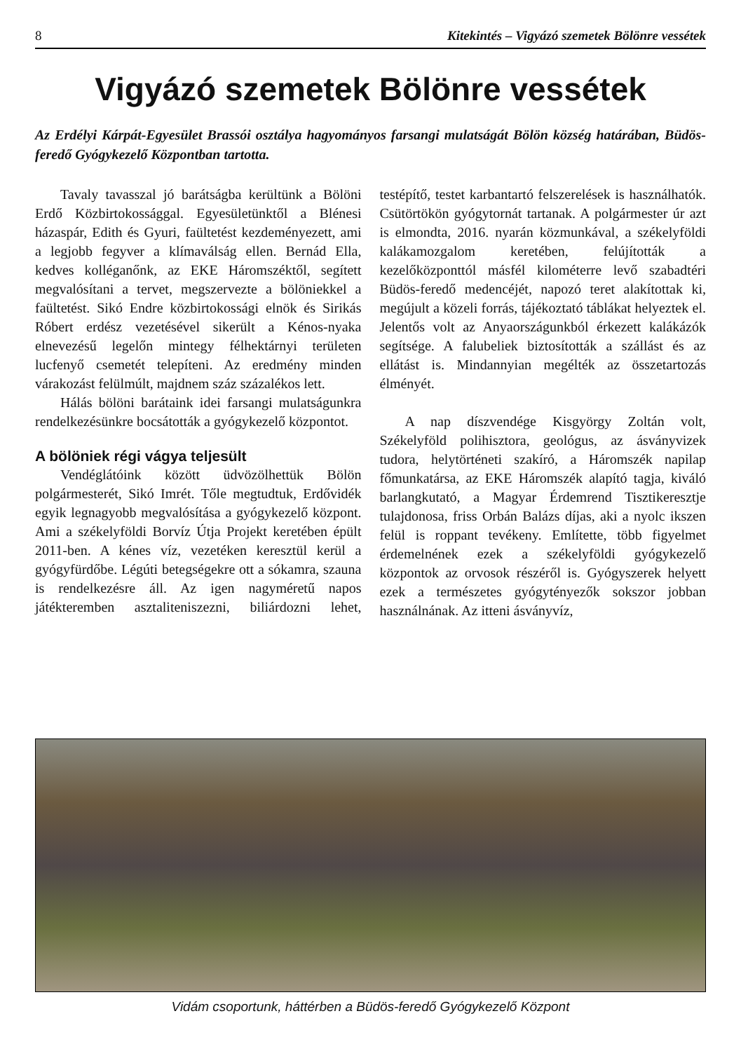8 Kitekintés – Vigyázó szemetek Bölönre vessétek
Vigyázó szemetek Bölönre vessétek
Az Erdélyi Kárpát-Egyesület Brassói osztálya hagyományos farsangi mulatságát Bölön község határában, Büdös-feredő Gyógykezelő Központban tartotta.
Tavaly tavasszal jó barátságba kerültünk a Bölöni Erdő Közbirtokossággal. Egyesületünktől a Blénesi házaspár, Edith és Gyuri, faültetést kezdeményezett, ami a legjobb fegyver a klímaválság ellen. Bernád Ella, kedves kolléganőnk, az EKE Háromszéktől, segített megvalósítani a tervet, megszervezte a bölöniekkel a faültetést. Sikó Endre közbirtokossági elnök és Sirikás Róbert erdész vezetésével sikerült a Kénos-nyaka elnevezésű legelőn mintegy félhektárnyi területen lucfenyő csemetét telepíteni. Az eredmény minden várakozást felülmúlt, majdnem száz százalékos lett.
Hálás bölöni barátaink idei farsangi mulatságunkra rendelkezésünkre bocsátották a gyógykezelő központot.
A bölöniek régi vágya teljesült
Vendéglátóink között üdvözölhettük Bölön polgármesterét, Sikó Imrét. Tőle megtudtuk, Erdővidék egyik legnagyobb megvalósítása a gyógykezelő központ. Ami a székelyföldi Borvíz Útja Projekt keretében épült 2011-ben. A kénes víz, vezetéken keresztül kerül a gyógyfürdőbe. Légúti betegségekre ott a sókamra, szauna is rendelkezésre áll. Az igen nagyméretű napos játékteremben asztaliteniszezni, biliárdozni lehet, testépítő, testet karbantartó felszerelések is használhatók. Csütörtökön gyógytornát tartanak. A polgármester úr azt is elmondta, 2016. nyarán közmunkával, a székelyföldi kalákamozgalom keretében, felújították a kezelőközponttól másfél kilométerre levő szabadtéri Büdös-feredő medencéjét, napozó teret alakítottak ki, megújult a közeli forrás, tájékoztató táblákat helyeztek el. Jelentős volt az Anyaországunkból érkezett kalákázók segítsége. A falubeliek biztosították a szállást és az ellátást is. Mindannyian megélték az összetartozás élményét.
A nap díszvendége Kisgyörgy Zoltán volt, Székelyföld polihisztora, geológus, az ásványvizek tudora, helytörténeti szakíró, a Háromszék napilap főmunkatársa, az EKE Háromszék alapító tagja, kiváló barlangkutató, a Magyar Érdemrend Tisztikeresztje tulajdonosa, friss Orbán Balázs díjas, aki a nyolc ikszen felül is roppant tevékeny. Említette, több figyelmet érdemelnének ezek a székelyföldi gyógykezelő központok az orvosok részéről is. Gyógyszerek helyett ezek a természetes gyógytényezők sokszor jobban használnának. Az itteni ásványvíz,
Vidám csoportunk, háttérben a Büdös-feredő Gyógykezelő Központ